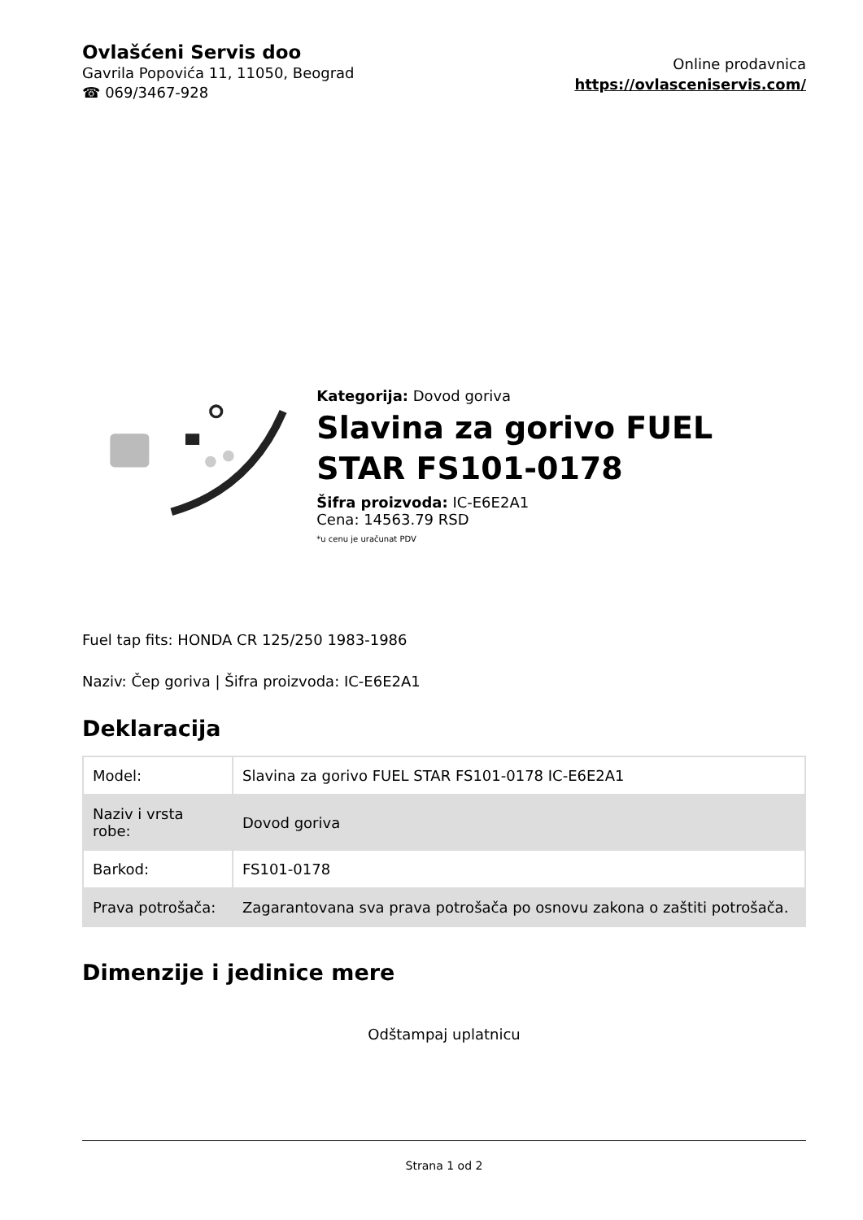Ovlašćeni Servis doo
Gavrila Popovića 11, 11050, Beograd
☎ 069/3467-928
Online prodavnica
https://ovlasceniservis.com/
Kategorija: Dovod goriva
Slavina za gorivo FUEL STAR FS101-0178
Šifra proizvoda: IC-E6E2A1
Cena: 14563.79 RSD
*u cenu je uračunat PDV
Fuel tap fits: HONDA CR 125/250 1983-1986
Naziv: Čep goriva | Šifra proizvoda: IC-E6E2A1
Deklaracija
| Model: | Slavina za gorivo FUEL STAR FS101-0178 IC-E6E2A1 |
| Naziv i vrsta robe: | Dovod goriva |
| Barkod: | FS101-0178 |
| Prava potrošača: | Zagarantovana sva prava potrošača po osnovu zakona o zaštiti potrošača. |
Dimenzije i jedinice mere
Odštampaj uplatnicu
Strana 1 od 2